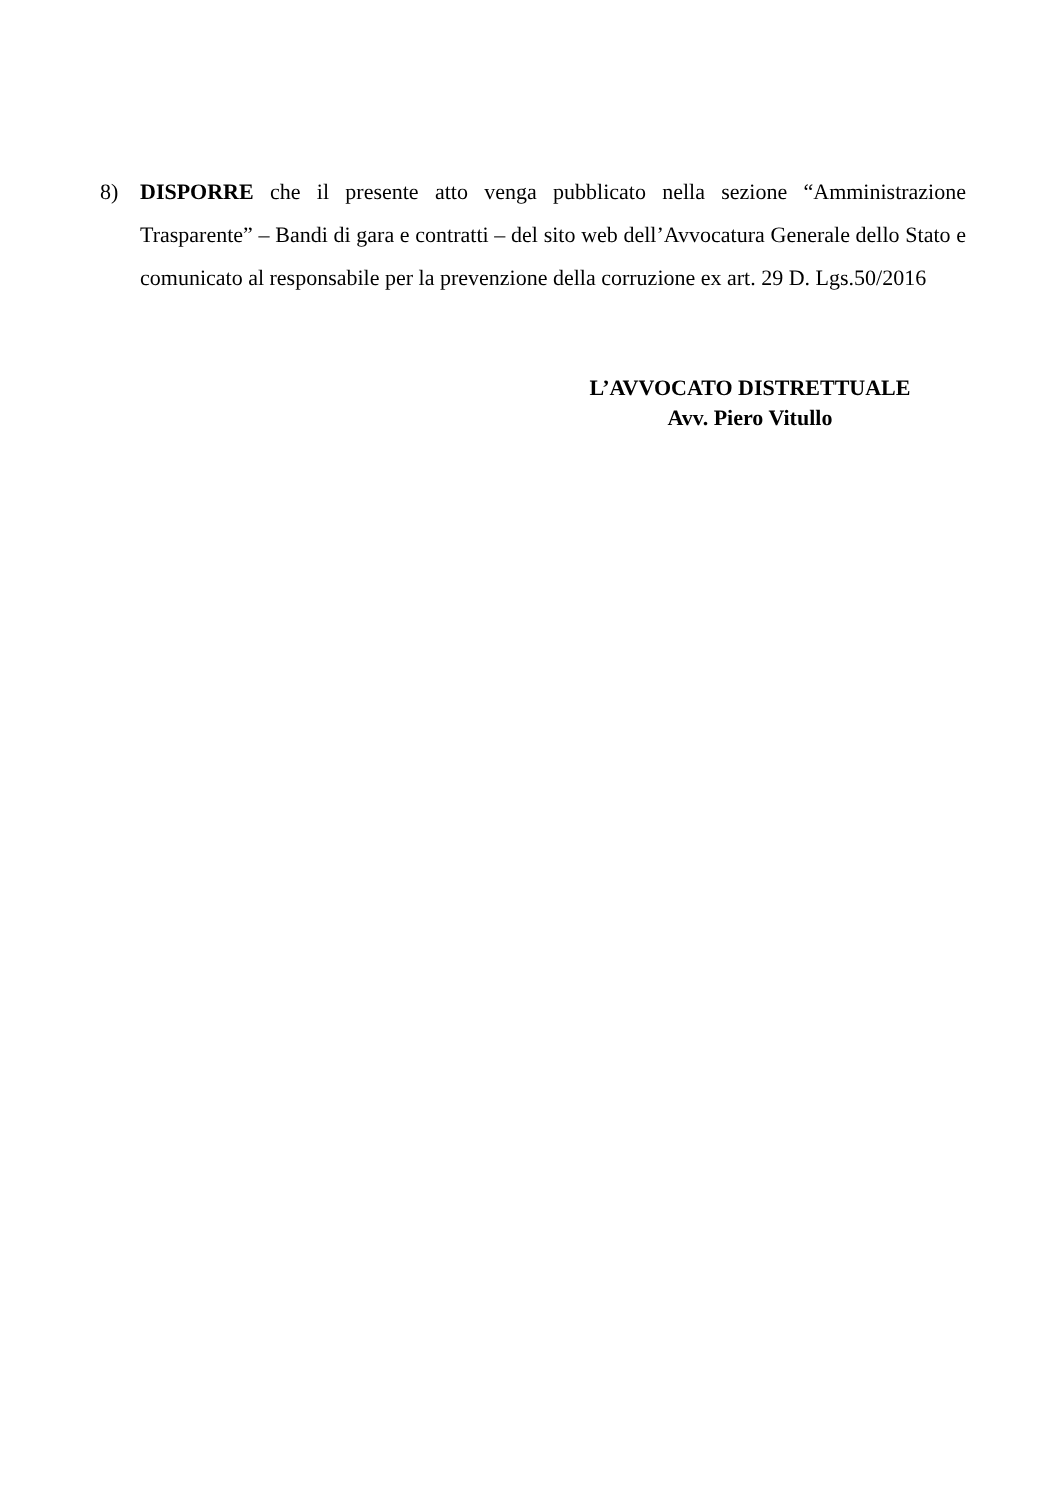8) DISPORRE che il presente atto venga pubblicato nella sezione “Amministrazione Trasparente” – Bandi di gara e contratti – del sito web dell’Avvocatura Generale dello Stato e comunicato al responsabile per la prevenzione della corruzione ex art. 29 D. Lgs.50/2016
L’AVVOCATO DISTRETTUALE
Avv. Piero Vitullo